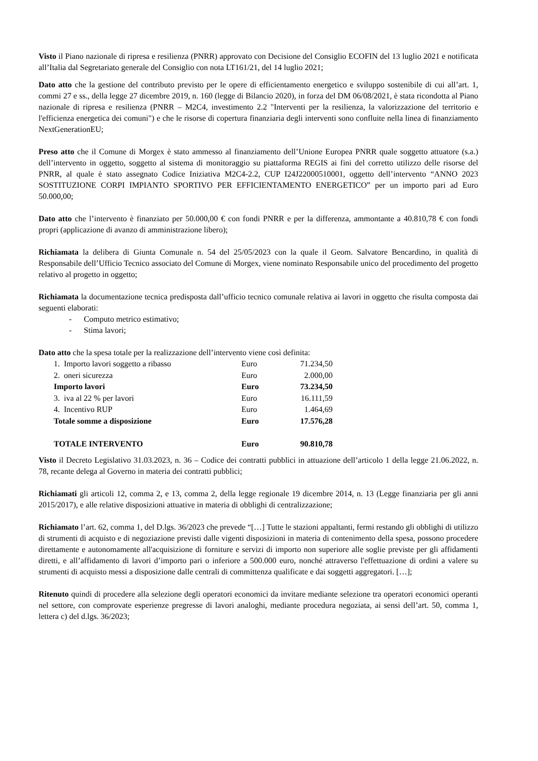Visto il Piano nazionale di ripresa e resilienza (PNRR) approvato con Decisione del Consiglio ECOFIN del 13 luglio 2021 e notificata all’Italia dal Segretariato generale del Consiglio con nota LT161/21, del 14 luglio 2021;
Dato atto che la gestione del contributo previsto per le opere di efficientamento energetico e sviluppo sostenibile di cui all’art. 1, commi 27 e ss., della legge 27 dicembre 2019, n. 160 (legge di Bilancio 2020), in forza del DM 06/08/2021, è stata ricondotta al Piano nazionale di ripresa e resilienza (PNRR – M2C4, investimento 2.2 "Interventi per la resilienza, la valorizzazione del territorio e l'efficienza energetica dei comuni") e che le risorse di copertura finanziaria degli interventi sono confluite nella linea di finanziamento NextGenerationEU;
Preso atto che il Comune di Morgex è stato ammesso al finanziamento dell’Unione Europea PNRR quale soggetto attuatore (s.a.) dell’intervento in oggetto, soggetto al sistema di monitoraggio su piattaforma REGIS ai fini del corretto utilizzo delle risorse del PNRR, al quale è stato assegnato Codice Iniziativa M2C4-2.2, CUP I24J22000510001, oggetto dell’intervento “ANNO 2023 SOSTITUZIONE CORPI IMPIANTO SPORTIVO PER EFFICIENTAMENTO ENERGETICO” per un importo pari ad Euro 50.000,00;
Dato atto che l’intervento è finanziato per 50.000,00 € con fondi PNRR e per la differenza, ammontante a 40.810,78 € con fondi propri (applicazione di avanzo di amministrazione libero);
Richiamata la delibera di Giunta Comunale n. 54 del 25/05/2023 con la quale il Geom. Salvatore Bencardino, in qualità di Responsabile dell’Ufficio Tecnico associato del Comune di Morgex, viene nominato Responsabile unico del procedimento del progetto relativo al progetto in oggetto;
Richiamata la documentazione tecnica predisposta dall’ufficio tecnico comunale relativa ai lavori in oggetto che risulta composta dai seguenti elaborati:
- Computo metrico estimativo;
- Stima lavori;
Dato atto che la spesa totale per la realizzazione dell’intervento viene così definita:
| 1. Importo lavori soggetto a ribasso | Euro | 71.234,50 |
| 2. oneri sicurezza | Euro | 2.000,00 |
| Importo lavori | Euro | 73.234,50 |
| 3. iva al 22 % per lavori | Euro | 16.111,59 |
| 4. Incentivo RUP | Euro | 1.464,69 |
| Totale somme a disposizione | Euro | 17.576,28 |
| TOTALE INTERVENTO | Euro | 90.810,78 |
Visto il Decreto Legislativo 31.03.2023, n. 36 – Codice dei contratti pubblici in attuazione dell’articolo 1 della legge 21.06.2022, n. 78, recante delega al Governo in materia dei contratti pubblici;
Richiamati gli articoli 12, comma 2, e 13, comma 2, della legge regionale 19 dicembre 2014, n. 13 (Legge finanziaria per gli anni 2015/2017), e alle relative disposizioni attuative in materia di obblighi di centralizzazione;
Richiamato l’art. 62, comma 1, del D.lgs. 36/2023 che prevede “[…] Tutte le stazioni appaltanti, fermi restando gli obblighi di utilizzo di strumenti di acquisto e di negoziazione previsti dalle vigenti disposizioni in materia di contenimento della spesa, possono procedere direttamente e autonomamente all'acquisizione di forniture e servizi di importo non superiore alle soglie previste per gli affidamenti diretti, e all’affidamento di lavori d’importo pari o inferiore a 500.000 euro, nonché attraverso l'effettuazione di ordini a valere su strumenti di acquisto messi a disposizione dalle centrali di committenza qualificate e dai soggetti aggregatori. […];
Ritenuto quindi di procedere alla selezione degli operatori economici da invitare mediante selezione tra operatori economici operanti nel settore, con comprovate esperienze pregresse di lavori analoghi, mediante procedura negoziata, ai sensi dell’art. 50, comma 1, lettera c) del d.lgs. 36/2023;